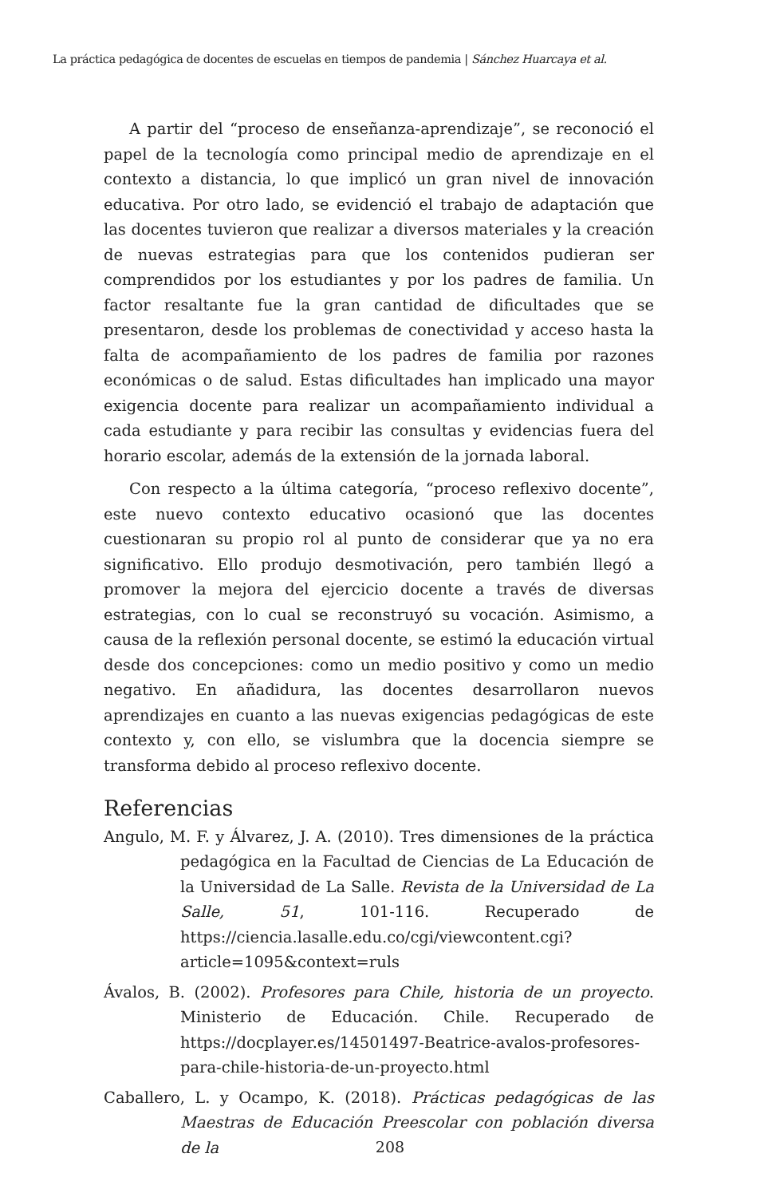La práctica pedagógica de docentes de escuelas en tiempos de pandemia | Sánchez Huarcaya et al.
A partir del “proceso de enseñanza-aprendizaje”, se reconoció el papel de la tecnología como principal medio de aprendizaje en el contexto a distancia, lo que implicó un gran nivel de innovación educativa. Por otro lado, se evidenció el trabajo de adaptación que las docentes tuvieron que realizar a diversos materiales y la creación de nuevas estrategias para que los contenidos pudieran ser comprendidos por los estudiantes y por los padres de familia. Un factor resaltante fue la gran cantidad de dificultades que se presentaron, desde los problemas de conectividad y acceso hasta la falta de acompañamiento de los padres de familia por razones económicas o de salud. Estas dificultades han implicado una mayor exigencia docente para realizar un acompañamiento individual a cada estudiante y para recibir las consultas y evidencias fuera del horario escolar, además de la extensión de la jornada laboral.
Con respecto a la última categoría, “proceso reflexivo docente”, este nuevo contexto educativo ocasionó que las docentes cuestionaran su propio rol al punto de considerar que ya no era significativo. Ello produjo desmotivación, pero también llegó a promover la mejora del ejercicio docente a través de diversas estrategias, con lo cual se reconstruyó su vocación. Asimismo, a causa de la reflexión personal docente, se estimó la educación virtual desde dos concepciones: como un medio positivo y como un medio negativo. En añadidura, las docentes desarrollaron nuevos aprendizajes en cuanto a las nuevas exigencias pedagógicas de este contexto y, con ello, se vislumbra que la docencia siempre se transforma debido al proceso reflexivo docente.
Referencias
Angulo, M. F. y Álvarez, J. A. (2010). Tres dimensiones de la práctica pedagógica en la Facultad de Ciencias de La Educación de la Universidad de La Salle. Revista de la Universidad de La Salle, 51, 101-116. Recuperado de https://ciencia.lasalle.edu.co/cgi/viewcontent.cgi?article=1095&context=ruls
Ávalos, B. (2002). Profesores para Chile, historia de un proyecto. Ministerio de Educación. Chile. Recuperado de https://docplayer.es/14501497-Beatrice-avalos-profesores-para-chile-historia-de-un-proyecto.html
Caballero, L. y Ocampo, K. (2018). Prácticas pedagógicas de las Maestras de Educación Preescolar con población diversa de la
208